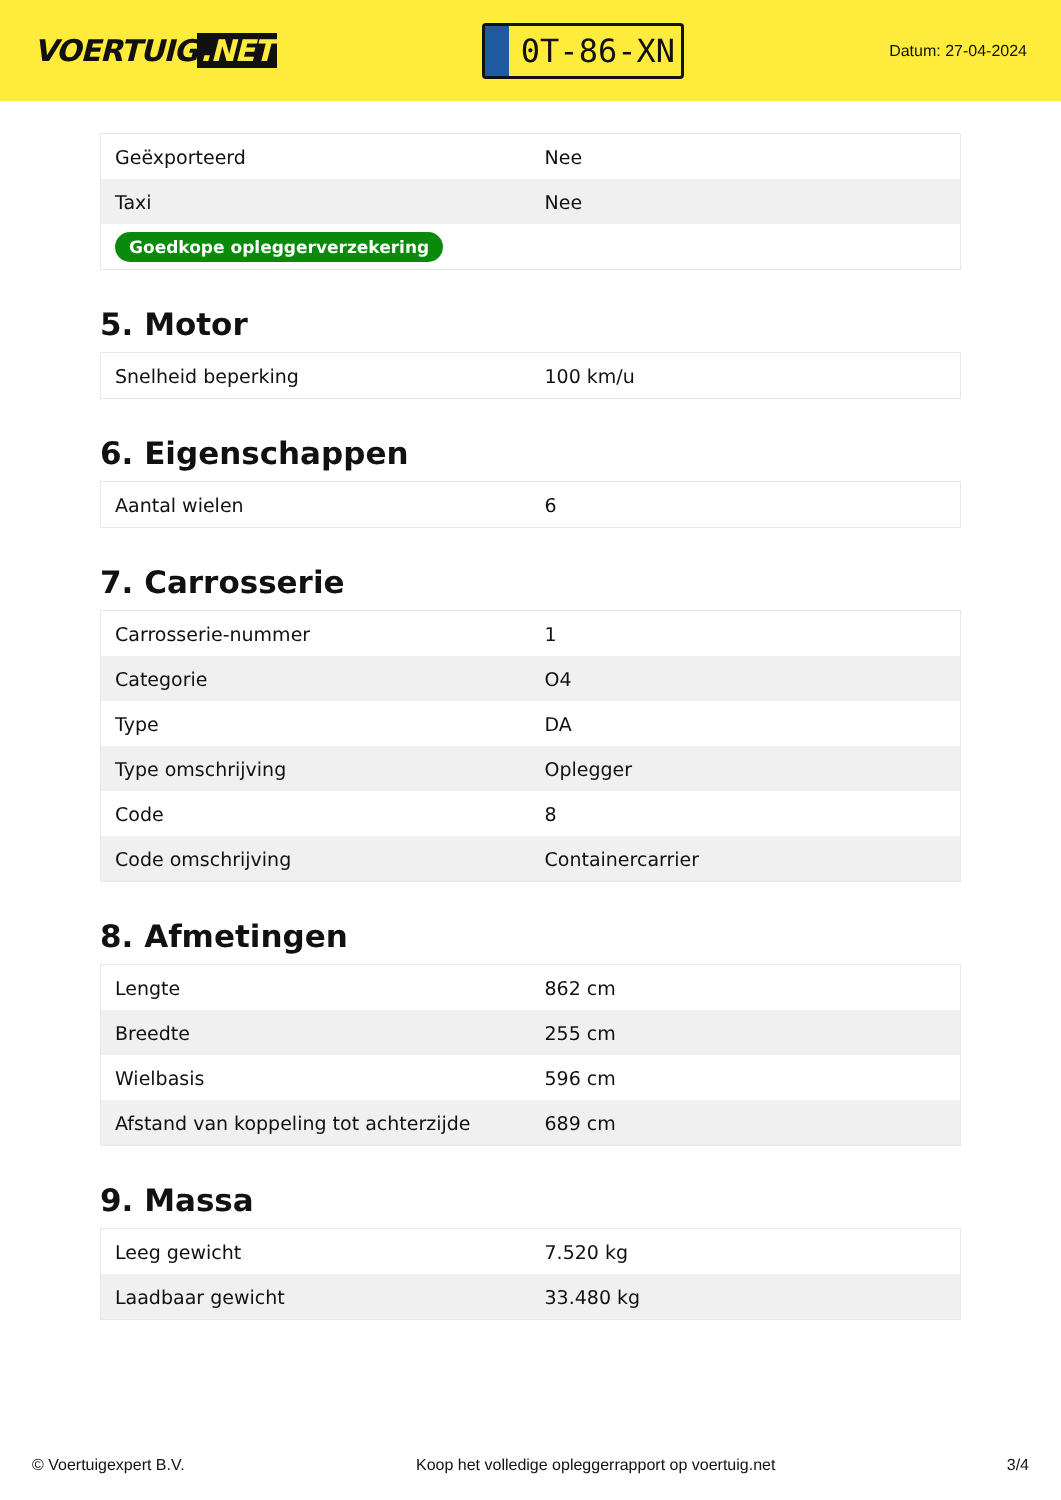VOERTUIG.NET
0T-86-XN
Datum: 27-04-2024
| Geëxporteerd | Nee |
| Taxi | Nee |
| Goedkope opleggerverzekering | |
5. Motor
| Snelheid beperking | 100 km/u |
6. Eigenschappen
| Aantal wielen | 6 |
7. Carrosserie
| Carrosserie-nummer | 1 |
| Categorie | O4 |
| Type | DA |
| Type omschrijving | Oplegger |
| Code | 8 |
| Code omschrijving | Containercarrier |
8. Afmetingen
| Lengte | 862 cm |
| Breedte | 255 cm |
| Wielbasis | 596 cm |
| Afstand van koppeling tot achterzijde | 689 cm |
9. Massa
| Leeg gewicht | 7.520 kg |
| Laadbaar gewicht | 33.480 kg |
© Voertuigexpert B.V. Koop het volledige opleggerrapport op voertuig.net 3/4